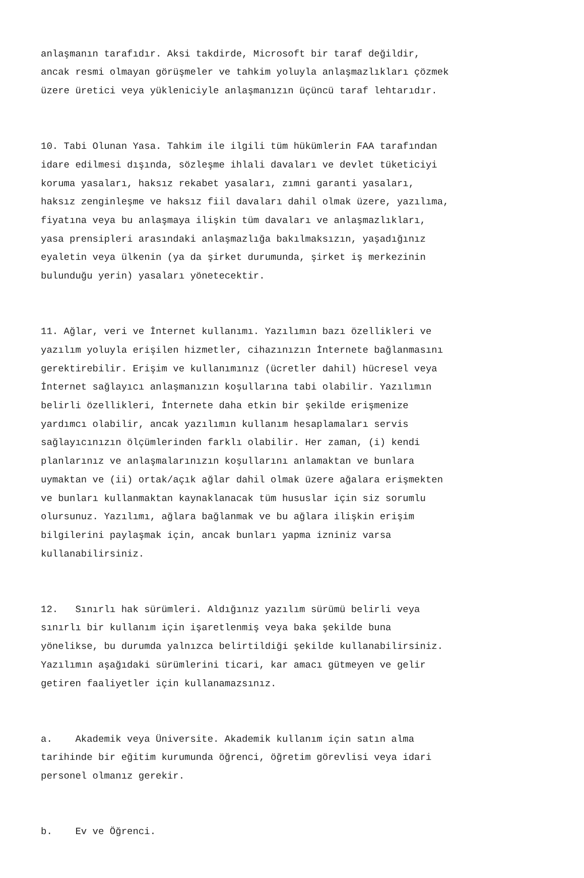anlaşmanın tarafıdır. Aksi takdirde, Microsoft bir taraf değildir, ancak resmi olmayan görüşmeler ve tahkim yoluyla anlaşmazlıkları çözmek üzere üretici veya yükleniciyle anlaşmanızın üçüncü taraf lehtarıdır.
10. Tabi Olunan Yasa. Tahkim ile ilgili tüm hükümlerin FAA tarafından idare edilmesi dışında, sözleşme ihlali davaları ve devlet tüketiciyi koruma yasaları, haksız rekabet yasaları, zımni garanti yasaları, haksız zenginleşme ve haksız fiil davaları dahil olmak üzere, yazılıma, fiyatına veya bu anlaşmaya ilişkin tüm davaları ve anlaşmazlıkları, yasa prensipleri arasındaki anlaşmazlığa bakılmaksızın, yaşadığınız eyaletin veya ülkenin (ya da şirket durumunda, şirket iş merkezinin bulunduğu yerin) yasaları yönetecektir.
11. Ağlar, veri ve İnternet kullanımı. Yazılımın bazı özellikleri ve yazılım yoluyla erişilen hizmetler, cihazınızın İnternete bağlanmasını gerektirebilir. Erişim ve kullanımınız (ücretler dahil) hücresel veya İnternet sağlayıcı anlaşmanızın koşullarına tabi olabilir. Yazılımın belirli özellikleri, İnternete daha etkin bir şekilde erişmenize yardımcı olabilir, ancak yazılımın kullanım hesaplamaları servis sağlayıcınızın ölçümlerinden farklı olabilir. Her zaman, (i) kendi planlarınız ve anlaşmalarınızın koşullarını anlamaktan ve bunlara uymaktan ve (ii) ortak/açık ağlar dahil olmak üzere ağalara erişmekten ve bunları kullanmaktan kaynaklanacak tüm hususlar için siz sorumlu olursunuz. Yazılımı, ağlara bağlanmak ve bu ağlara ilişkin erişim bilgilerini paylaşmak için, ancak bunları yapma izniniz varsa kullanabilirsiniz.
12. Sınırlı hak sürümleri. Aldığınız yazılım sürümü belirli veya sınırlı bir kullanım için işaretlenmiş veya baka şekilde buna yönelikse, bu durumda yalnızca belirtildiği şekilde kullanabilirsiniz. Yazılımın aşağıdaki sürümlerini ticari, kar amacı gütmeyen ve gelir getiren faaliyetler için kullanamazsınız.
a. Akademik veya Üniversite. Akademik kullanım için satın alma tarihinde bir eğitim kurumunda öğrenci, öğretim görevlisi veya idari personel olmanız gerekir.
b. Ev ve Öğrenci.